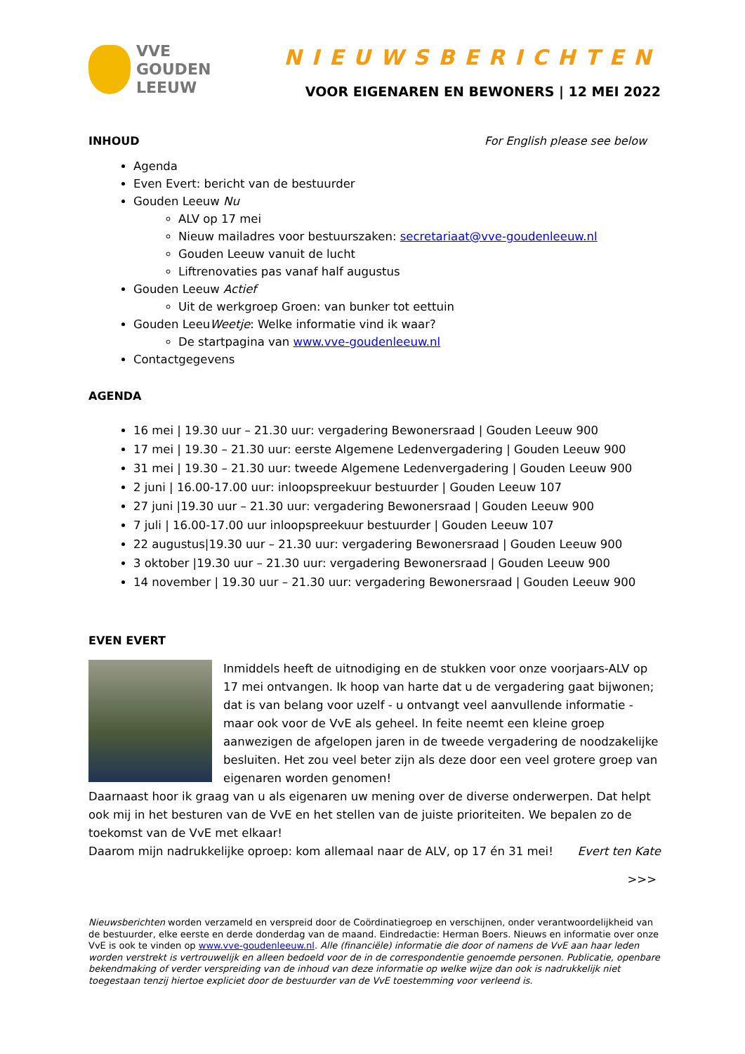VVE
GOUDEN
LEEUW
NIEUWSBERICHTEN
VOOR EIGENAREN EN BEWONERS | 12 MEI 2022
INHOUD For English please see below
Agenda
Even Evert: bericht van de bestuurder
Gouden Leeuw Nu
ALV op 17 mei
Nieuw mailadres voor bestuurszaken: secretariaat@vve-goudenleeuw.nl
Gouden Leeuw vanuit de lucht
Liftrenovaties pas vanaf half augustus
Gouden Leeuw Actief
Uit de werkgroep Groen: van bunker tot eettuin
Gouden LeeuWeetje: Welke informatie vind ik waar?
De startpagina van www.vve-goudenleeuw.nl
Contactgegevens
AGENDA
16 mei | 19.30 uur – 21.30 uur: vergadering Bewonersraad | Gouden Leeuw 900
17 mei | 19.30 – 21.30 uur: eerste Algemene Ledenvergadering | Gouden Leeuw 900
31 mei | 19.30 – 21.30 uur: tweede Algemene Ledenvergadering | Gouden Leeuw 900
2 juni | 16.00-17.00 uur: inloopspreekuur bestuurder | Gouden Leeuw 107
27 juni |19.30 uur – 21.30 uur: vergadering Bewonersraad | Gouden Leeuw 900
7 juli | 16.00-17.00 uur inloopspreekuur bestuurder | Gouden Leeuw 107
22 augustus|19.30 uur – 21.30 uur: vergadering Bewonersraad | Gouden Leeuw 900
3 oktober |19.30 uur – 21.30 uur: vergadering Bewonersraad | Gouden Leeuw 900
14 november | 19.30 uur – 21.30 uur: vergadering Bewonersraad | Gouden Leeuw 900
EVEN EVERT
Inmiddels heeft de uitnodiging en de stukken voor onze voorjaars-ALV op 17 mei ontvangen. Ik hoop van harte dat u de vergadering gaat bijwonen; dat is van belang voor uzelf - u ontvangt veel aanvullende informatie - maar ook voor de VvE als geheel. In feite neemt een kleine groep aanwezigen de afgelopen jaren in de tweede vergadering de noodzakelijke besluiten. Het zou veel beter zijn als deze door een veel grotere groep van eigenaren worden genomen!
Daarnaast hoor ik graag van u als eigenaren uw mening over de diverse onderwerpen. Dat helpt ook mij in het besturen van de VvE en het stellen van de juiste prioriteiten. We bepalen zo de toekomst van de VvE met elkaar!
Daarom mijn nadrukkelijke oproep: kom allemaal naar de ALV, op 17 én 31 mei!
Evert ten Kate
>>>
Nieuwsberichten worden verzameld en verspreid door de Coördinatiegroep en verschijnen, onder verantwoordelijkheid van de bestuurder, elke eerste en derde donderdag van de maand. Eindredactie: Herman Boers. Nieuws en informatie over onze VvE is ook te vinden op www.vve-goudenleeuw.nl. Alle (financiële) informatie die door of namens de VvE aan haar leden worden verstrekt is vertrouwelijk en alleen bedoeld voor de in de correspondentie genoemde personen. Publicatie, openbare bekendmaking of verder verspreiding van de inhoud van deze informatie op welke wijze dan ook is nadrukkelijk niet toegestaan tenzij hiertoe expliciet door de bestuurder van de VvE toestemming voor verleend is.